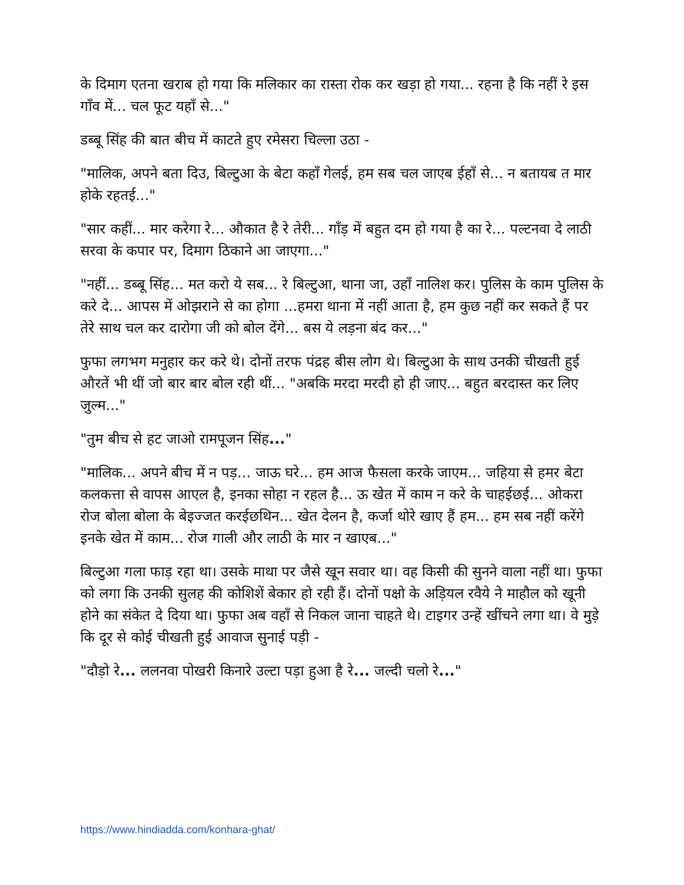के दिमाग एतना खराब हो गया कि मलिकार का रास्ता रोक कर खड़ा हो गया... रहना है कि नहीं रे इस गाँव में... चल फूट यहाँ से..."
डब्बू सिंह की बात बीच में काटते हुए रमेसरा चिल्ला उठा -
"मालिक, अपने बता दिउ, बिल्टुआ के बेटा कहाँ गेलई, हम सब चल जाएब ईहाँ से... न बतायब त मार होके रहतई..."
"सार कहीं... मार करेगा रे... औकात है रे तेरी... गाँड़ में बहुत दम हो गया है का रे... पल्टनवा दे लाठी सरवा के कपार पर, दिमाग ठिकाने आ जाएगा..."
"नहीं... डब्बू सिंह... मत करो ये सब... रे बिल्टुआ, थाना जा, उहाँ नालिश कर। पुलिस के काम पुलिस के करे दे... आपस में ओझराने से का होगा ...हमरा थाना में नहीं आता है, हम कुछ नहीं कर सकते हैं पर तेरे साथ चल कर दारोगा जी को बोल देंगे... बस ये लड़ना बंद कर..."
फुफा लगभग मनुहार कर करे थे। दोनों तरफ पंद्रह बीस लोग थे। बिल्टुआ के साथ उनकी चीखती हुई औरतें भी थीं जो बार बार बोल रही थीं... "अबकि मरदा मरदी हो ही जाए... बहुत बरदास्त कर लिए जुल्म..."
"तुम बीच से हट जाओ रामपूजन सिंह..."
"मालिक... अपने बीच में न पड़... जाऊ घरे... हम आज फैसला करके जाएम... जहिया से हमर बेटा कलकत्ता से वापस आएल है, इनका सोहा न रहल है... ऊ खेत में काम न करे के चाहईछई... ओकरा रोज बोला बोला के बेइज्जत करईछथिन... खेत देलन है, कर्जा थोरे खाए हैं हम... हम सब नहीं करेंगे इनके खेत में काम... रोज गाली और लाठी के मार न खाएब..."
बिल्टुआ गला फाड़ रहा था। उसके माथा पर जैसे खून सवार था। वह किसी की सुनने वाला नहीं था। फुफा को लगा कि उनकी सुलह की कोशिशें बेकार हो रही हैं। दोनों पक्षो के अड़ियल रवैये ने माहौल को खूनी होने का संकेत दे दिया था। फुफा अब वहाँ से निकल जाना चाहते थे। टाइगर उन्हें खींचने लगा था। वे मुड़े कि दूर से कोई चीखती हुई आवाज सुनाई पड़ी -
"दौड़ो रे... ललनवा पोखरी किनारे उल्टा पड़ा हुआ है रे... जल्दी चलो रे..."
https://www.hindiadda.com/konhara-ghat/